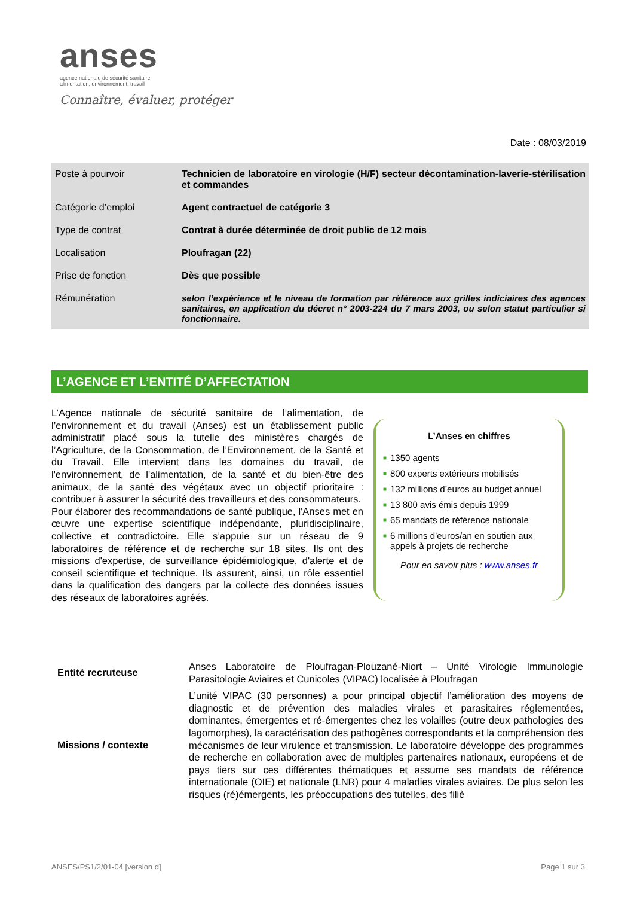anses
agence nationale de sécurité sanitaire
alimentation, environnement, travail
Connaître, évaluer, protéger
Date : 08/03/2019
| Poste à pourvoir | Technicien de laboratoire en virologie (H/F) secteur décontamination-laverie-stérilisation et commandes |
| Catégorie d’emploi | Agent contractuel de catégorie 3 |
| Type de contrat | Contrat à durée déterminée de droit public de 12 mois |
| Localisation | Ploufragan (22) |
| Prise de fonction | Dès que possible |
| Rémunération | selon l’expérience et le niveau de formation par référence aux grilles indiciaires des agences sanitaires, en application du décret n° 2003-224 du 7 mars 2003, ou selon statut particulier si fonctionnaire. |
L’AGENCE ET L’ENTITÉ D’AFFECTATION
L’Agence nationale de sécurité sanitaire de l’alimentation, de l’environnement et du travail (Anses) est un établissement public administratif placé sous la tutelle des ministères chargés de l’Agriculture, de la Consommation, de l’Environnement, de la Santé et du Travail. Elle intervient dans les domaines du travail, de l'environnement, de l'alimentation, de la santé et du bien-être des animaux, de la santé des végétaux avec un objectif prioritaire : contribuer à assurer la sécurité des travailleurs et des consommateurs.
Pour élaborer des recommandations de santé publique, l'Anses met en œuvre une expertise scientifique indépendante, pluridisciplinaire, collective et contradictoire. Elle s’appuie sur un réseau de 9 laboratoires de référence et de recherche sur 18 sites. Ils ont des missions d'expertise, de surveillance épidémiologique, d'alerte et de conseil scientifique et technique. Ils assurent, ainsi, un rôle essentiel dans la qualification des dangers par la collecte des données issues des réseaux de laboratoires agréés.
L’Anses en chiffres
■ 1350 agents
■ 800 experts extérieurs mobilisés
■ 132 millions d’euros au budget annuel
■ 13 800 avis émis depuis 1999
■ 65 mandats de référence nationale
■ 6 millions d’euros/an en soutien aux appels à projets de recherche
Pour en savoir plus : www.anses.fr
| Entité recruteuse | Anses Laboratoire de Ploufragan-Plouzané-Niort – Unité Virologie Immunologie Parasitologie Aviaires et Cunicoles (VIPAC) localisée à Ploufragan |
| Missions / contexte | L’unité VIPAC (30 personnes) a pour principal objectif l’amélioration des moyens de diagnostic et de prévention des maladies virales et parasitaires réglementées, dominantes, émergentes et ré-émergentes chez les volailles (outre deux pathologies des lagomorphes), la caractérisation des pathogènes correspondants et la compréhension des mécanismes de leur virulence et transmission. Le laboratoire développe des programmes de recherche en collaboration avec de multiples partenaires nationaux, européens et de pays tiers sur ces différentes thématiques et assume ses mandats de référence internationale (OIE) et nationale (LNR) pour 4 maladies virales aviaires. De plus selon les risques (ré)émergents, les préoccupations des tutelles, des filiè |
ANSES/PS1/2/01-04 [version d] Page 1 sur 3